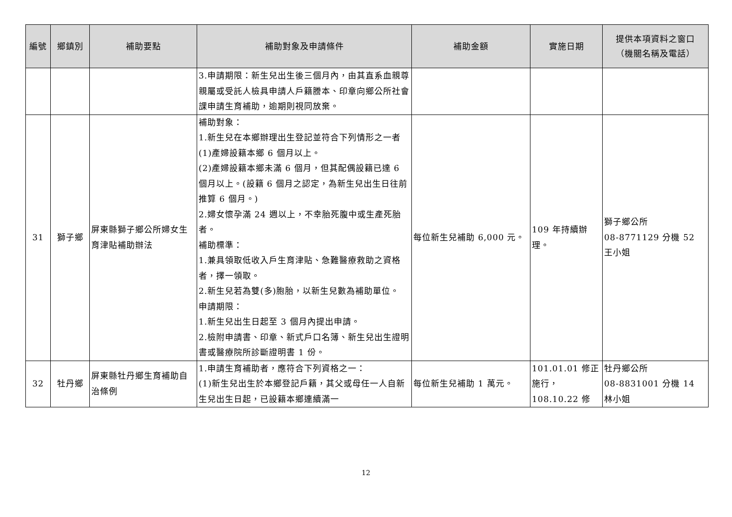| 編號 | 鄉鎮別 | 補助要點 | 補助對象及申請條件 | 補助金額 | 實施日期 | 提供本項資料之窗口 （機關名稱及電話） |
| --- | --- | --- | --- | --- | --- | --- |
| | | | 3.申請期限：新生兒出生後三個月內，由其直系血親尊親屬或受託人檢具申請人戶籍謄本、印章向鄉公所社會課申請生育補助，逾期則視同放棄。 | | | |
| 31 | 獅子鄉 | 屏東縣獅子鄉公所婦女生育津貼補助辦法 | 補助對象： 1.新生兒在本鄉辦理出生登記並符合下列情形之一者 (1)產婦設籍本鄉 6 個月以上。 (2)產婦設籍本鄉未滿 6 個月，但其配偶設籍已達 6 個月以上。(設籍 6 個月之認定，為新生兒出生日往前推算 6 個月。) 2.婦女懷孕滿 24 週以上，不幸胎死腹中或生產死胎者。 補助標準： 1.兼具領取低收入戶生育津貼、急難醫療救助之資格者，擇一領取。 2.新生兒若為雙(多)胞胎，以新生兒數為補助單位。 申請期限： 1.新生兒出生日起至 3 個月內提出申請。 2.檢附申請書、印章、新式戶口名簿、新生兒出生證明書或醫療院所診斷證明書 1 份。 | 每位新生兒補助 6,000 元。 | 109 年持續辦理。 | 獅子鄉公所 08-8771129 分機 52 王小姐 |
| 32 | 牡丹鄉 | 屏東縣牡丹鄉生育補助自治條例 | 1.申請生育補助者，應符合下列資格之一： (1)新生兒出生於本鄉登記戶籍，其父或母任一人自新生兒出生日起，已設籍本鄉連續滿一 | 每位新生兒補助 1 萬元。 | 101.01.01 修正施行， 108.10.22 修 | 牡丹鄉公所 08-8831001 分機 14 林小姐 |
12